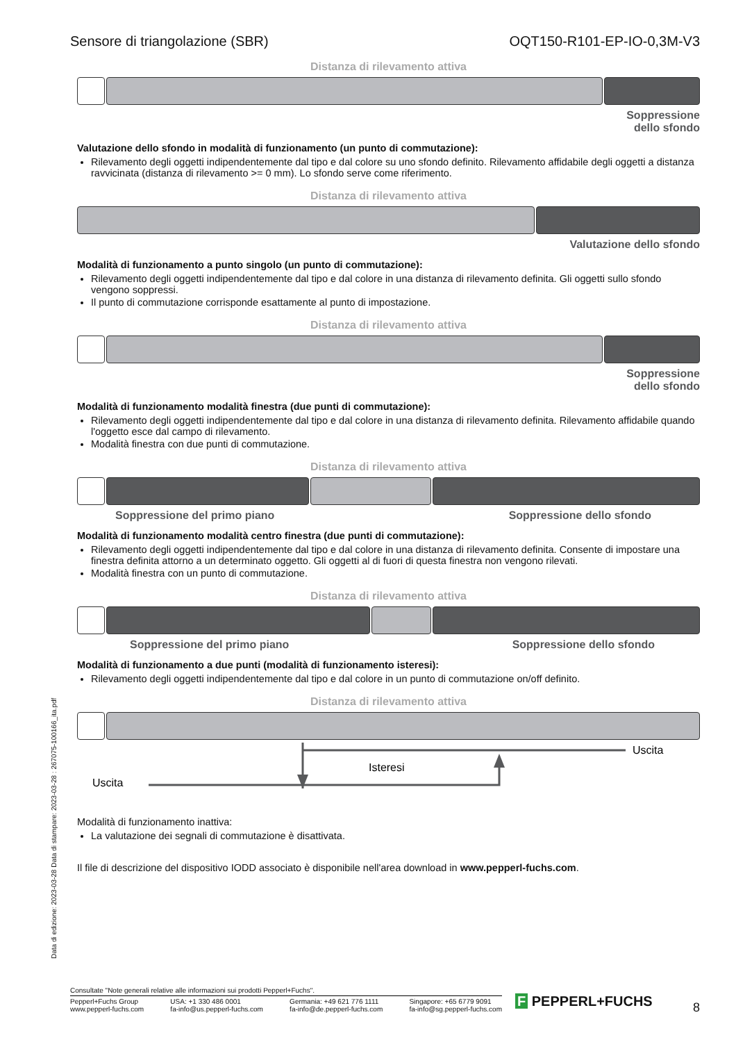Sensore di triangolazione (SBR) OQT150-R101-EP-IO-0,3M-V3
Distanza di rilevamento attiva
Soppressione
dello sfondo
Valutazione dello sfondo in modalità di funzionamento (un punto di commutazione):
Rilevamento degli oggetti indipendentemente dal tipo e dal colore su uno sfondo definito. Rilevamento affidabile degli oggetti a distanza ravvicinata (distanza di rilevamento >= 0 mm). Lo sfondo serve come riferimento.
Distanza di rilevamento attiva
Valutazione dello sfondo
Modalità di funzionamento a punto singolo (un punto di commutazione):
Rilevamento degli oggetti indipendentemente dal tipo e dal colore in una distanza di rilevamento definita. Gli oggetti sullo sfondo vengono soppressi.
Il punto di commutazione corrisponde esattamente al punto di impostazione.
Distanza di rilevamento attiva
Soppressione
dello sfondo
Modalità di funzionamento modalità finestra (due punti di commutazione):
Rilevamento degli oggetti indipendentemente dal tipo e dal colore in una distanza di rilevamento definita. Rilevamento affidabile quando l'oggetto esce dal campo di rilevamento.
Modalità finestra con due punti di commutazione.
Distanza di rilevamento attiva
Soppressione del primo piano Soppressione dello sfondo
Modalità di funzionamento modalità centro finestra (due punti di commutazione):
Rilevamento degli oggetti indipendentemente dal tipo e dal colore in una distanza di rilevamento definita. Consente di impostare una finestra definita attorno a un determinato oggetto. Gli oggetti al di fuori di questa finestra non vengono rilevati.
Modalità finestra con un punto di commutazione.
Distanza di rilevamento attiva
Soppressione del primo piano Soppressione dello sfondo
Modalità di funzionamento a due punti (modalità di funzionamento isteresi):
Rilevamento degli oggetti indipendentemente dal tipo e dal colore in un punto di commutazione on/off definito.
Distanza di rilevamento attiva
Uscita
Isteresi
Uscita
Modalità di funzionamento inattiva:
La valutazione dei segnali di commutazione è disattivata.
Il file di descrizione del dispositivo IODD associato è disponibile nell'area download in www.pepperl-fuchs.com.
Data di edizione: 2023-03-28 Data di stampare: 2023-03-28 : 267075-100166_ita.pdf
Consultate "Note generali relative alle informazioni sui prodotti Pepperl+Fuchs".
Pepperl+Fuchs Group
www.pepperl-fuchs.com USA: +1 330 486 0001
fa-info@us.pepperl-fuchs.com Germania: +49 621 776 1111
fa-info@de.pepperl-fuchs.com Singapore: +65 6779 9091
fa-info@sg.pepperl-fuchs.com
F PEPPERL+FUCHS 8